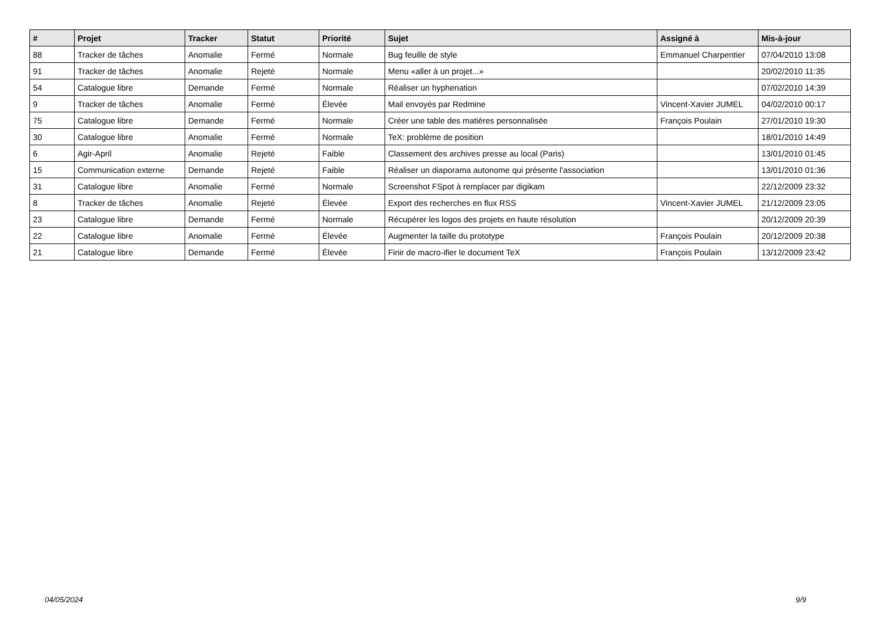| # | Projet | Tracker | Statut | Priorité | Sujet | Assigné à | Mis-à-jour |
| --- | --- | --- | --- | --- | --- | --- | --- |
| 88 | Tracker de tâches | Anomalie | Fermé | Normale | Bug feuille de style | Emmanuel Charpentier | 07/04/2010 13:08 |
| 91 | Tracker de tâches | Anomalie | Rejeté | Normale | Menu «aller à un projet...» | | 20/02/2010 11:35 |
| 54 | Catalogue libre | Demande | Fermé | Normale | Réaliser un hyphenation | | 07/02/2010 14:39 |
| 9 | Tracker de tâches | Anomalie | Fermé | Élevée | Mail envoyés par Redmine | Vincent-Xavier JUMEL | 04/02/2010 00:17 |
| 75 | Catalogue libre | Demande | Fermé | Normale | Créer une table des matières personnalisée | François Poulain | 27/01/2010 19:30 |
| 30 | Catalogue libre | Anomalie | Fermé | Normale | TeX: problème de position | | 18/01/2010 14:49 |
| 6 | Agir-April | Anomalie | Rejeté | Faible | Classement des archives presse au local (Paris) | | 13/01/2010 01:45 |
| 15 | Communication externe | Demande | Rejeté | Faible | Réaliser un diaporama autonome qui présente l'association | | 13/01/2010 01:36 |
| 31 | Catalogue libre | Anomalie | Fermé | Normale | Screenshot FSpot à remplacer par digikam | | 22/12/2009 23:32 |
| 8 | Tracker de tâches | Anomalie | Rejeté | Élevée | Export des recherches en flux RSS | Vincent-Xavier JUMEL | 21/12/2009 23:05 |
| 23 | Catalogue libre | Demande | Fermé | Normale | Récupérer les logos des projets en haute résolution | | 20/12/2009 20:39 |
| 22 | Catalogue libre | Anomalie | Fermé | Élevée | Augmenter la taille du prototype | François Poulain | 20/12/2009 20:38 |
| 21 | Catalogue libre | Demande | Fermé | Élevée | Finir de macro-ifier le document TeX | François Poulain | 13/12/2009 23:42 |
04/05/2024 9/9